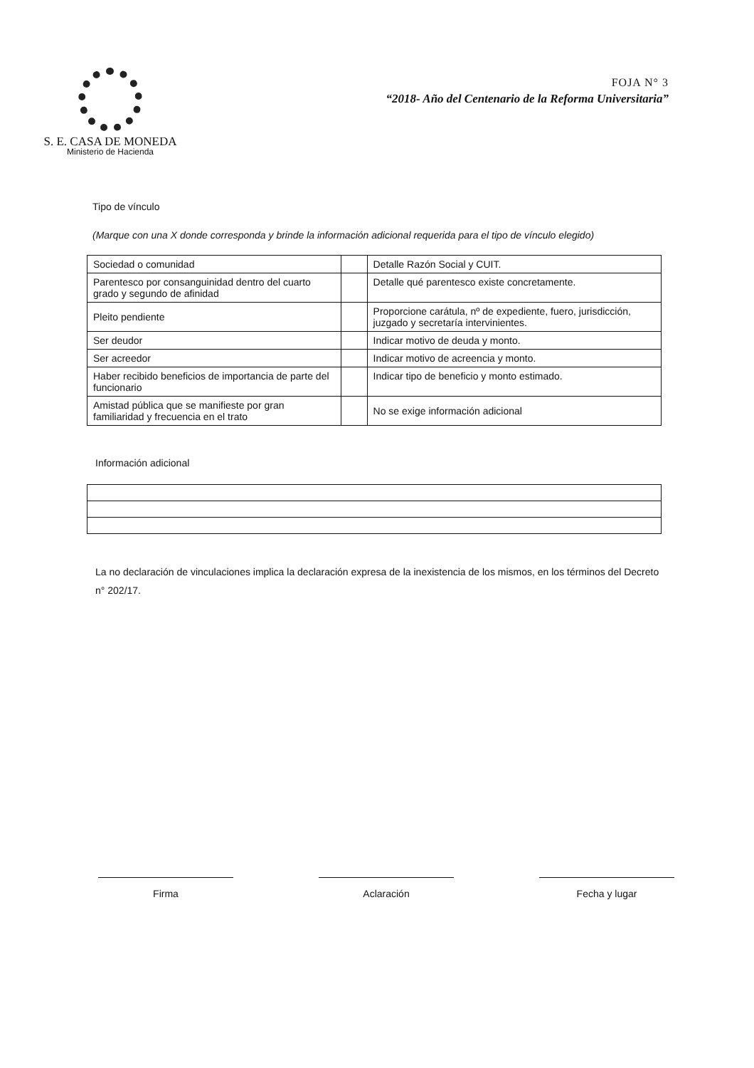S. E. CASA DE MONEDA
Ministerio de Hacienda
FOJA N° 3
“2018- Año del Centenario de la Reforma Universitaria”
Tipo de vínculo
(Marque con una X donde corresponda y brinde la información adicional requerida para el tipo de vínculo elegido)
| Sociedad o comunidad | | Detalle Razón Social y CUIT. |
| Parentesco por consanguinidad dentro del cuarto grado y segundo de afinidad | | Detalle qué parentesco existe concretamente. |
| Pleito pendiente | | Proporcione carátula, nº de expediente, fuero, jurisdicción, juzgado y secretaría intervinientes. |
| Ser deudor | | Indicar motivo de deuda y monto. |
| Ser acreedor | | Indicar motivo de acreencia y monto. |
| Haber recibido beneficios de importancia de parte del funcionario | | Indicar tipo de beneficio y monto estimado. |
| Amistad pública que se manifieste por gran familiaridad y frecuencia en el trato | | No se exige información adicional |
Información adicional
La no declaración de vinculaciones implica la declaración expresa de la inexistencia de los mismos, en los términos del Decreto n° 202/17.
Firma Aclaración Fecha y lugar